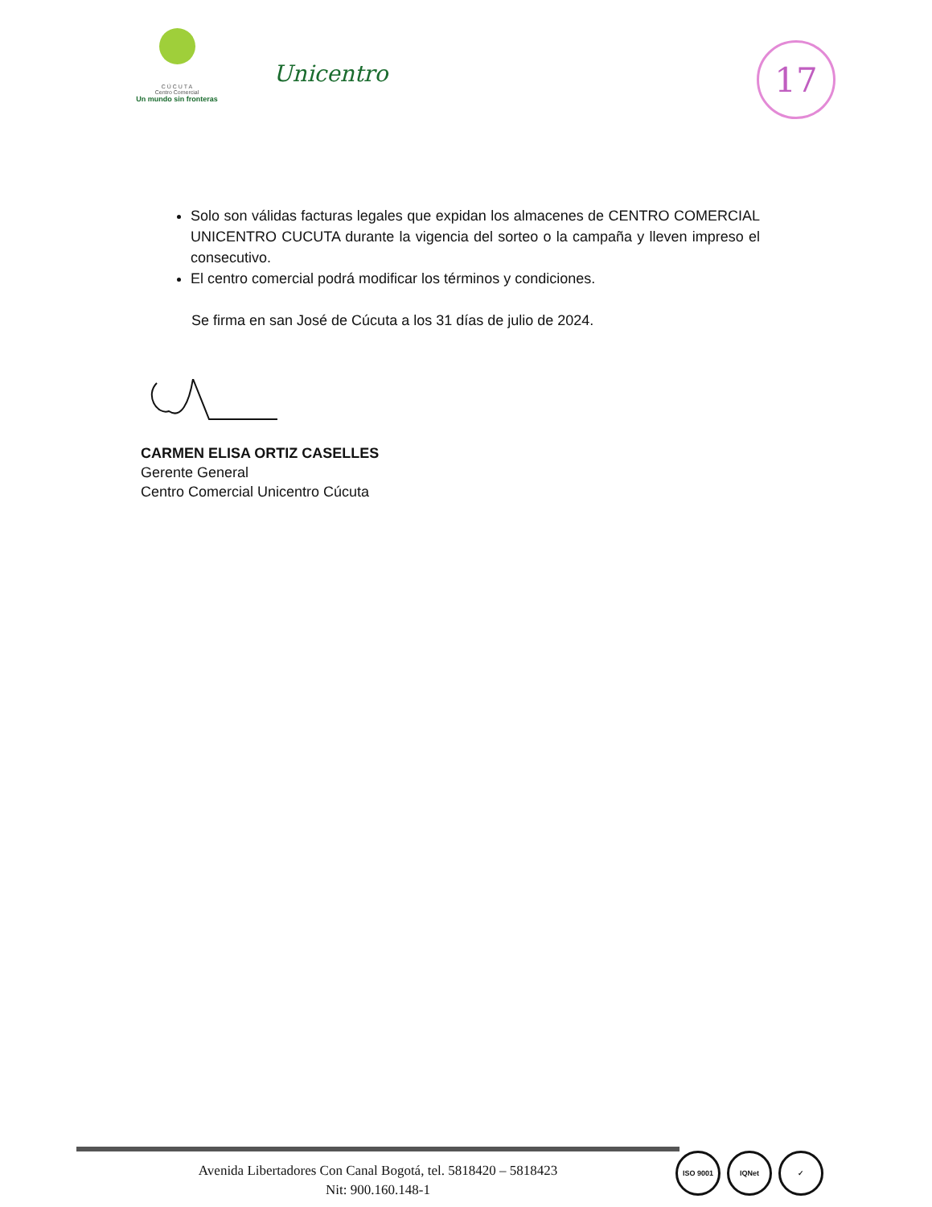Unicentro
C Ú C U T A
Centro Comercial
Un mundo sin fronteras
17
Solo son válidas facturas legales que expidan los almacenes de CENTRO COMERCIAL UNICENTRO CUCUTA durante la vigencia del sorteo o la campaña y lleven impreso el consecutivo.
El centro comercial podrá modificar los términos y condiciones.
Se firma en san José de Cúcuta a los 31 días de julio de 2024.
CARMEN ELISA ORTIZ CASELLES
Gerente General
Centro Comercial Unicentro Cúcuta
Avenida Libertadores Con Canal Bogotá, tel. 5818420 – 5818423
Nit: 900.160.148-1
ISO 9001 IQNet ✓